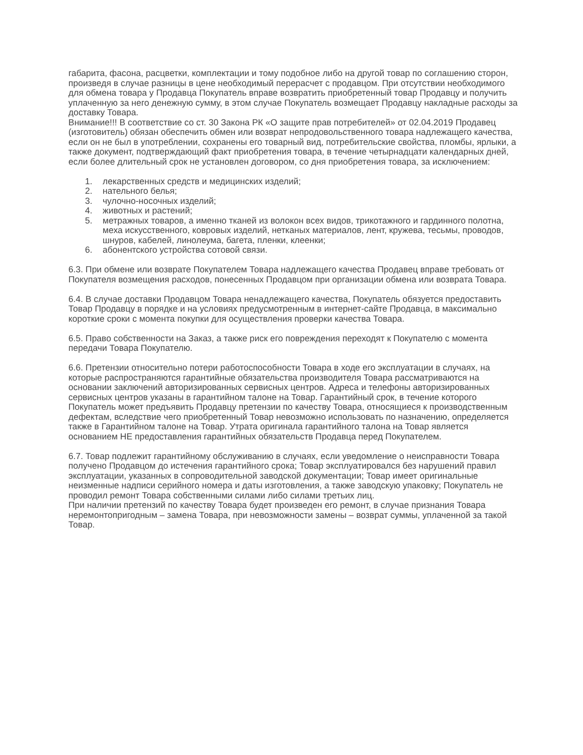габарита, фасона, расцветки, комплектации и тому подобное либо на другой товар по соглашению сторон, произведя в случае разницы в цене необходимый перерасчет с продавцом. При отсутствии необходимого для обмена товара у Продавца Покупатель вправе возвратить приобретенный товар Продавцу и получить уплаченную за него денежную сумму, в этом случае Покупатель возмещает Продавцу накладные расходы за доставку Товара.
Внимание!!! В соответствие со ст. 30 Закона РК «О защите прав потребителей» от 02.04.2019 Продавец (изготовитель) обязан обеспечить обмен или возврат непродовольственного товара надлежащего качества, если он не был в употреблении, сохранены его товарный вид, потребительские свойства, пломбы, ярлыки, а также документ, подтверждающий факт приобретения товара, в течение четырнадцати календарных дней, если более длительный срок не установлен договором, со дня приобретения товара, за исключением:
1. лекарственных средств и медицинских изделий;
2. нательного белья;
3. чулочно-носочных изделий;
4. животных и растений;
5. метражных товаров, а именно тканей из волокон всех видов, трикотажного и гардинного полотна, меха искусственного, ковровых изделий, нетканых материалов, лент, кружева, тесьмы, проводов, шнуров, кабелей, линолеума, багета, пленки, клеенки;
6. абонентского устройства сотовой связи.
6.3. При обмене или возврате Покупателем Товара надлежащего качества Продавец вправе требовать от Покупателя возмещения расходов, понесенных Продавцом при организации обмена или возврата Товара.
6.4. В случае доставки Продавцом Товара ненадлежащего качества, Покупатель обязуется предоставить Товар Продавцу в порядке и на условиях предусмотренным в интернет-сайте Продавца, в максимально короткие сроки с момента покупки для осуществления проверки качества Товара.
6.5. Право собственности на Заказ, а также риск его повреждения переходят к Покупателю с момента передачи Товара Покупателю.
6.6. Претензии относительно потери работоспособности Товара в ходе его эксплуатации в случаях, на которые распространяются гарантийные обязательства производителя Товара рассматриваются на основании заключений авторизированных сервисных центров. Адреса и телефоны авторизированных сервисных центров указаны в гарантийном талоне на Товар. Гарантийный срок, в течение которого Покупатель может предъявить Продавцу претензии по качеству Товара, относящиеся к производственным дефектам, вследствие чего приобретенный Товар невозможно использовать по назначению, определяется также в Гарантийном талоне на Товар. Утрата оригинала гарантийного талона на Товар является основанием НЕ предоставления гарантийных обязательств Продавца перед Покупателем.
6.7. Товар подлежит гарантийному обслуживанию в случаях, если уведомление о неисправности Товара получено Продавцом до истечения гарантийного срока; Товар эксплуатировался без нарушений правил эксплуатации, указанных в сопроводительной заводской документации; Товар имеет оригинальные неизменные надписи серийного номера и даты изготовления, а также заводскую упаковку; Покупатель не проводил ремонт Товара собственными силами либо силами третьих лиц.
При наличии претензий по качеству Товара будет произведен его ремонт, в случае признания Товара неремонтопригодным – замена Товара, при невозможности замены – возврат суммы, уплаченной за такой Товар.